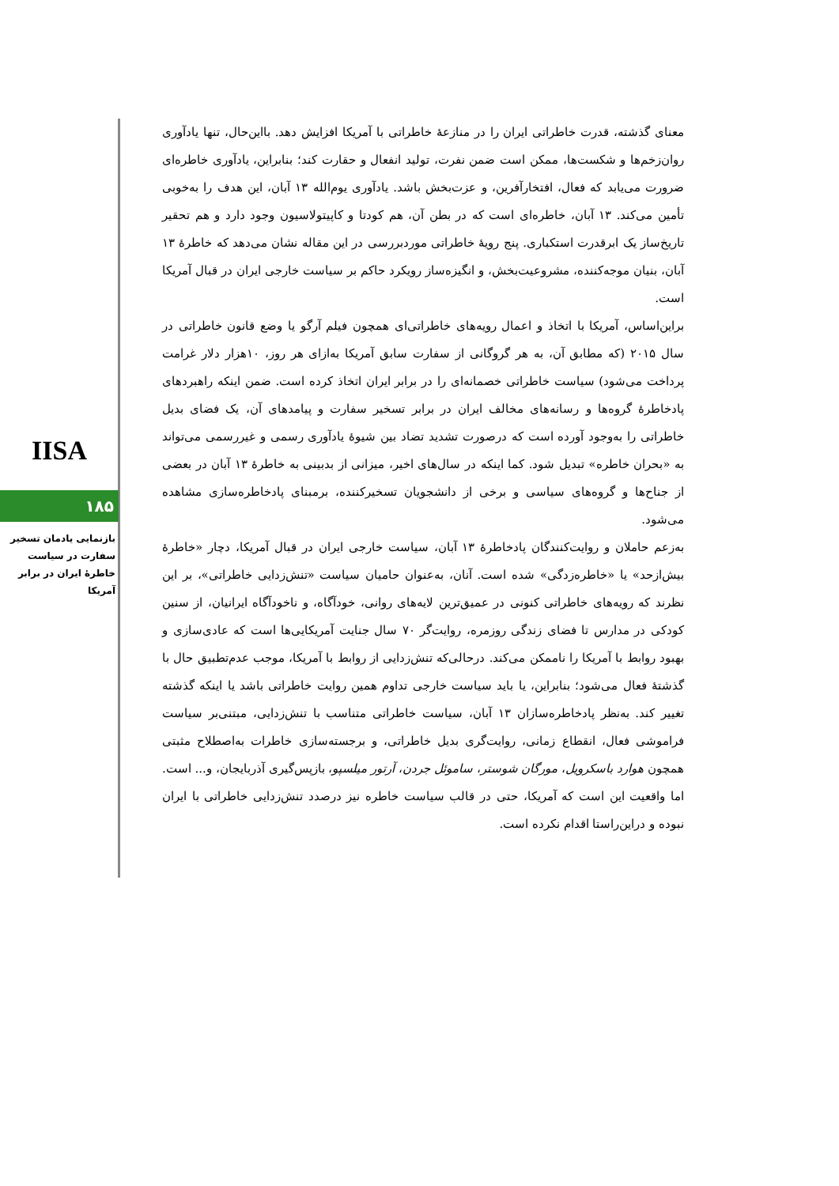IISA
۱۸۵
بازنمایی یادمان تسخیر سفارت در سیاست خاطرۀ ایران در برابر آمریکا
معنای گذشته، قدرت خاطراتی ایران را در منازعۀ خاطراتی با آمریکا افزایش دهد. بااین‌حال، تنها یادآوری روان‌زخم‌ها و شکست‌ها، ممکن است ضمن نفرت، تولید انفعال و حقارت کند؛ بنابراین، یادآوری خاطره‌ای ضرورت می‌یابد که فعال، افتخارآفرین، و عزت‌بخش باشد. یادآوری یوم‌الله ۱۳ آبان، این هدف را به‌خوبی تأمین می‌کند. ۱۳ آبان، خاطره‌ای است که در بطن آن، هم کودتا و کاپیتولاسیون وجود دارد و هم تحقیر تاریخ‌ساز یک ابرقدرت استکباری. پنج رویۀ خاطراتی موردبررسی در این مقاله نشان می‌دهد که خاطرۀ ۱۳ آبان، بنیان موجه‌کننده، مشروعیت‌بخش، و انگیزه‌ساز رویکرد حاکم بر سیاست خارجی ایران در قبال آمریکا است.
براین‌اساس، آمریکا با اتخاذ و اعمال رویه‌های خاطراتی‌ای همچون فیلم آرگو یا وضع قانون خاطراتی در سال ۲۰۱۵ (که مطابق آن، به هر گروگانی از سفارت سابق آمریکا به‌ازای هر روز، ۱۰هزار دلار غرامت پرداخت می‌شود) سیاست خاطراتی خصمانه‌ای را در برابر ایران اتخاذ کرده است. ضمن اینکه راهبردهای پادخاطرۀ گروه‌ها و رسانه‌های مخالف ایران در برابر تسخیر سفارت و پیامدهای آن، یک فضای بدیل خاطراتی را به‌وجود آورده است که درصورت تشدید تضاد بین شیوۀ یادآوری رسمی و غیررسمی می‌تواند به «بحران خاطره» تبدیل شود. کما اینکه در سال‌های اخیر، میزانی از بدبینی به خاطرۀ ۱۳ آبان در بعضی از جناح‌ها و گروه‌های سیاسی و برخی از دانشجویان تسخیرکننده، برمبنای پادخاطره‌سازی مشاهده می‌شود.
به‌زعم حاملان و روایت‌کنندگان پادخاطرۀ ۱۳ آبان، سیاست خارجی ایران در قبال آمریکا، دچار «خاطرۀ بیش‌ازحد» یا «خاطره‌زدگی» شده است. آنان، به‌عنوان حامیان سیاست «تنش‌زدایی خاطراتی»، بر این نظرند که رویه‌های خاطراتی کنونی در عمیق‌ترین لایه‌های روانی، خودآگاه، و ناخودآگاه ایرانیان، از سنین کودکی در مدارس تا فضای زندگی روزمره، روایت‌گر ۷۰ سال جنایت آمریکایی‌ها است که عادی‌سازی و بهبود روابط با آمریکا را ناممکن می‌کند. درحالی‌که تنش‌زدایی از روابط با آمریکا، موجب عدم‌تطبیق حال با گذشتۀ فعال می‌شود؛ بنابراین، یا باید سیاست خارجی تداوم همین روایت خاطراتی باشد یا اینکه گذشته تغییر کند. به‌نظر پادخاطره‌سازان ۱۳ آبان، سیاست خاطراتی متناسب با تنش‌زدایی، مبتنی‌بر سیاست فراموشی فعال، انقطاع زمانی، روایت‌گری بدیل خاطراتی، و برجسته‌سازی خاطرات به‌اصطلاح مثبتی همچون هوارد باسکرویل، مورگان شوستر، ساموئل جردن، آرتور میلسپو، بازپس‌گیری آذربایجان، و... است. اما واقعیت این است که آمریکا، حتی در قالب سیاست خاطره نیز درصدد تنش‌زدایی خاطراتی با ایران نبوده و دراین‌راستا اقدام نکرده است.